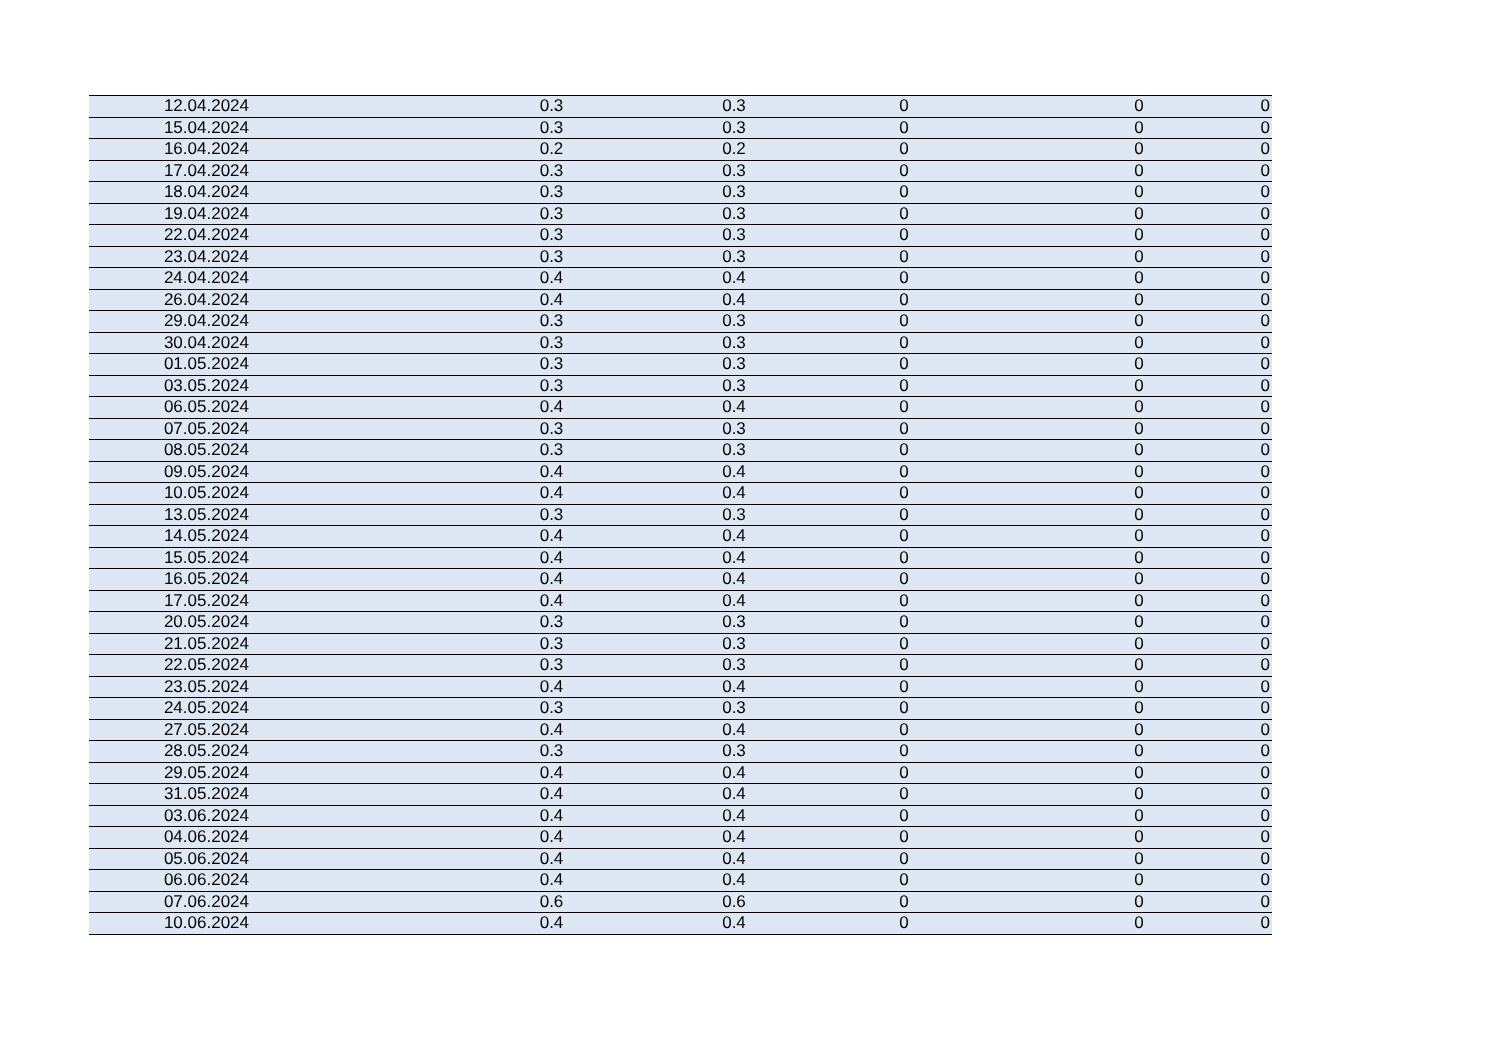| 12.04.2024 | 0.3 | 0.3 | 0 | 0 | 0 |
| 15.04.2024 | 0.3 | 0.3 | 0 | 0 | 0 |
| 16.04.2024 | 0.2 | 0.2 | 0 | 0 | 0 |
| 17.04.2024 | 0.3 | 0.3 | 0 | 0 | 0 |
| 18.04.2024 | 0.3 | 0.3 | 0 | 0 | 0 |
| 19.04.2024 | 0.3 | 0.3 | 0 | 0 | 0 |
| 22.04.2024 | 0.3 | 0.3 | 0 | 0 | 0 |
| 23.04.2024 | 0.3 | 0.3 | 0 | 0 | 0 |
| 24.04.2024 | 0.4 | 0.4 | 0 | 0 | 0 |
| 26.04.2024 | 0.4 | 0.4 | 0 | 0 | 0 |
| 29.04.2024 | 0.3 | 0.3 | 0 | 0 | 0 |
| 30.04.2024 | 0.3 | 0.3 | 0 | 0 | 0 |
| 01.05.2024 | 0.3 | 0.3 | 0 | 0 | 0 |
| 03.05.2024 | 0.3 | 0.3 | 0 | 0 | 0 |
| 06.05.2024 | 0.4 | 0.4 | 0 | 0 | 0 |
| 07.05.2024 | 0.3 | 0.3 | 0 | 0 | 0 |
| 08.05.2024 | 0.3 | 0.3 | 0 | 0 | 0 |
| 09.05.2024 | 0.4 | 0.4 | 0 | 0 | 0 |
| 10.05.2024 | 0.4 | 0.4 | 0 | 0 | 0 |
| 13.05.2024 | 0.3 | 0.3 | 0 | 0 | 0 |
| 14.05.2024 | 0.4 | 0.4 | 0 | 0 | 0 |
| 15.05.2024 | 0.4 | 0.4 | 0 | 0 | 0 |
| 16.05.2024 | 0.4 | 0.4 | 0 | 0 | 0 |
| 17.05.2024 | 0.4 | 0.4 | 0 | 0 | 0 |
| 20.05.2024 | 0.3 | 0.3 | 0 | 0 | 0 |
| 21.05.2024 | 0.3 | 0.3 | 0 | 0 | 0 |
| 22.05.2024 | 0.3 | 0.3 | 0 | 0 | 0 |
| 23.05.2024 | 0.4 | 0.4 | 0 | 0 | 0 |
| 24.05.2024 | 0.3 | 0.3 | 0 | 0 | 0 |
| 27.05.2024 | 0.4 | 0.4 | 0 | 0 | 0 |
| 28.05.2024 | 0.3 | 0.3 | 0 | 0 | 0 |
| 29.05.2024 | 0.4 | 0.4 | 0 | 0 | 0 |
| 31.05.2024 | 0.4 | 0.4 | 0 | 0 | 0 |
| 03.06.2024 | 0.4 | 0.4 | 0 | 0 | 0 |
| 04.06.2024 | 0.4 | 0.4 | 0 | 0 | 0 |
| 05.06.2024 | 0.4 | 0.4 | 0 | 0 | 0 |
| 06.06.2024 | 0.4 | 0.4 | 0 | 0 | 0 |
| 07.06.2024 | 0.6 | 0.6 | 0 | 0 | 0 |
| 10.06.2024 | 0.4 | 0.4 | 0 | 0 | 0 |